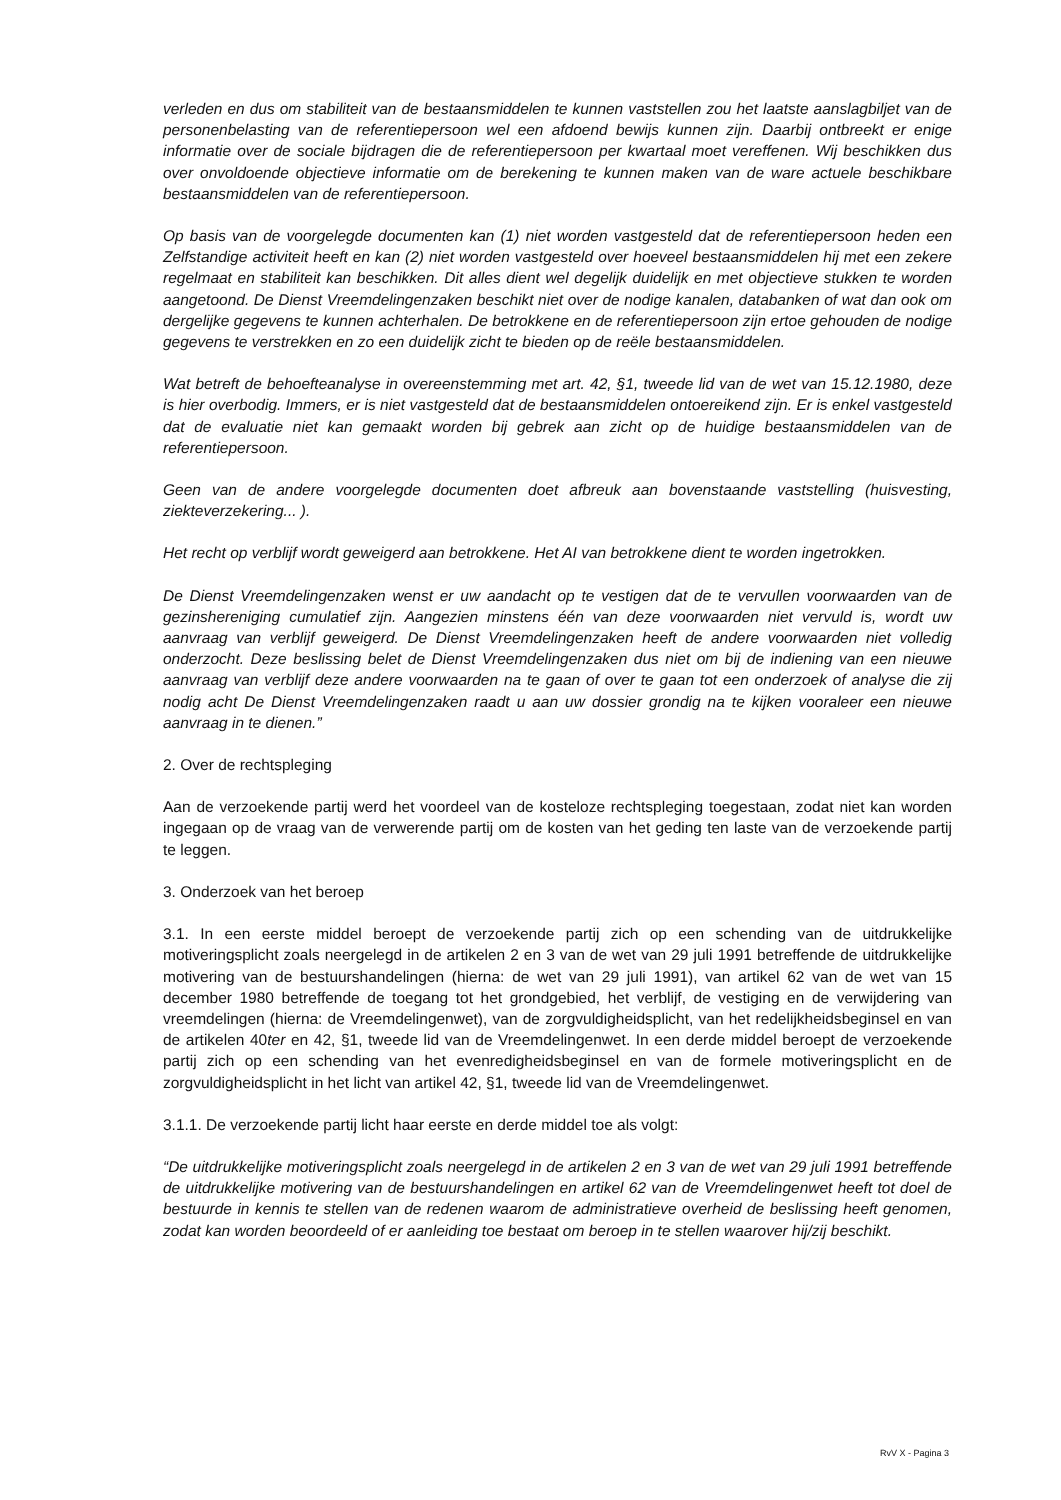verleden en dus om stabiliteit van de bestaansmiddelen te kunnen vaststellen zou het laatste aanslagbiljet van de personenbelasting van de referentiepersoon wel een afdoend bewijs kunnen zijn. Daarbij ontbreekt er enige informatie over de sociale bijdragen die de referentiepersoon per kwartaal moet vereffenen. Wij beschikken dus over onvoldoende objectieve informatie om de berekening te kunnen maken van de ware actuele beschikbare bestaansmiddelen van de referentiepersoon.
Op basis van de voorgelegde documenten kan (1) niet worden vastgesteld dat de referentiepersoon heden een Zelfstandige activiteit heeft en kan (2) niet worden vastgesteld over hoeveel bestaansmiddelen hij met een zekere regelmaat en stabiliteit kan beschikken. Dit alles dient wel degelijk duidelijk en met objectieve stukken te worden aangetoond. De Dienst Vreemdelingenzaken beschikt niet over de nodige kanalen, databanken of wat dan ook om dergelijke gegevens te kunnen achterhalen. De betrokkene en de referentiepersoon zijn ertoe gehouden de nodige gegevens te verstrekken en zo een duidelijk zicht te bieden op de reële bestaansmiddelen.
Wat betreft de behoefteanalyse in overeenstemming met art. 42, §1, tweede lid van de wet van 15.12.1980, deze is hier overbodig. Immers, er is niet vastgesteld dat de bestaansmiddelen ontoereikend zijn. Er is enkel vastgesteld dat de evaluatie niet kan gemaakt worden bij gebrek aan zicht op de huidige bestaansmiddelen van de referentiepersoon.
Geen van de andere voorgelegde documenten doet afbreuk aan bovenstaande vaststelling (huisvesting, ziekteverzekering... ).
Het recht op verblijf wordt geweigerd aan betrokkene. Het AI van betrokkene dient te worden ingetrokken.
De Dienst Vreemdelingenzaken wenst er uw aandacht op te vestigen dat de te vervullen voorwaarden van de gezinshereniging cumulatief zijn. Aangezien minstens één van deze voorwaarden niet vervuld is, wordt uw aanvraag van verblijf geweigerd. De Dienst Vreemdelingenzaken heeft de andere voorwaarden niet volledig onderzocht. Deze beslissing belet de Dienst Vreemdelingenzaken dus niet om bij de indiening van een nieuwe aanvraag van verblijf deze andere voorwaarden na te gaan of over te gaan tot een onderzoek of analyse die zij nodig acht De Dienst Vreemdelingenzaken raadt u aan uw dossier grondig na te kijken vooraleer een nieuwe aanvraag in te dienen.”
2. Over de rechtspleging
Aan de verzoekende partij werd het voordeel van de kosteloze rechtspleging toegestaan, zodat niet kan worden ingegaan op de vraag van de verwerende partij om de kosten van het geding ten laste van de verzoekende partij te leggen.
3. Onderzoek van het beroep
3.1. In een eerste middel beroept de verzoekende partij zich op een schending van de uitdrukkelijke motiveringsplicht zoals neergelegd in de artikelen 2 en 3 van de wet van 29 juli 1991 betreffende de uitdrukkelijke motivering van de bestuurshandelingen (hierna: de wet van 29 juli 1991), van artikel 62 van de wet van 15 december 1980 betreffende de toegang tot het grondgebied, het verblijf, de vestiging en de verwijdering van vreemdelingen (hierna: de Vreemdelingenwet), van de zorgvuldigheidsplicht, van het redelijkheidsbeginsel en van de artikelen 40ter en 42, §1, tweede lid van de Vreemdelingenwet. In een derde middel beroept de verzoekende partij zich op een schending van het evenredigheidsbeginsel en van de formele motiveringsplicht en de zorgvuldigheidsplicht in het licht van artikel 42, §1, tweede lid van de Vreemdelingenwet.
3.1.1. De verzoekende partij licht haar eerste en derde middel toe als volgt:
“De uitdrukkelijke motiveringsplicht zoals neergelegd in de artikelen 2 en 3 van de wet van 29 juli 1991 betreffende de uitdrukkelijke motivering van de bestuurshandelingen en artikel 62 van de Vreemdelingenwet heeft tot doel de bestuurde in kennis te stellen van de redenen waarom de administratieve overheid de beslissing heeft genomen, zodat kan worden beoordeeld of er aanleiding toe bestaat om beroep in te stellen waarover hij/zij beschikt.
RvV X - Pagina 3